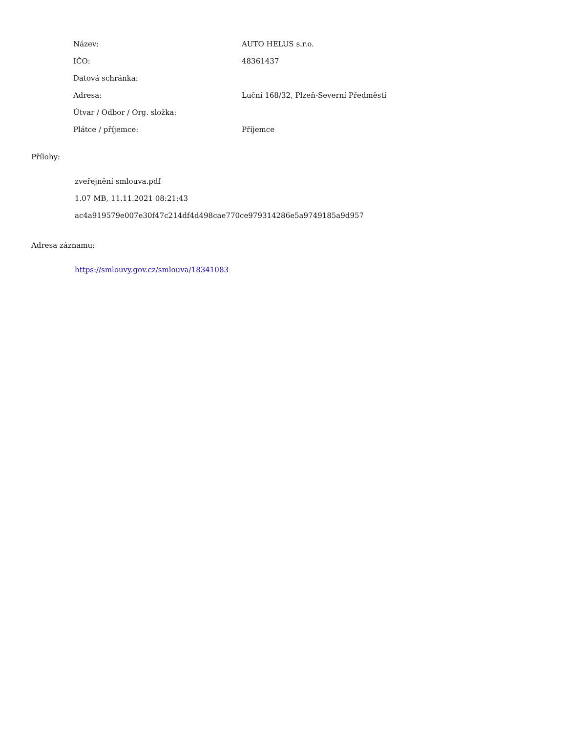| Název: | AUTO HELUS s.r.o. |
| IČO: | 48361437 |
| Datová schránka: | |
| Adresa: | Luční 168/32, Plzeň-Severní Předměstí |
| Útvar / Odbor / Org. složka: | |
| Plátce / příjemce: | Příjemce |
Přílohy:
zveřejnění smlouva.pdf
1.07 MB, 11.11.2021 08:21:43
ac4a919579e007e30f47c214df4d498cae770ce979314286e5a9749185a9d957
Adresa záznamu:
https://smlouvy.gov.cz/smlouva/18341083